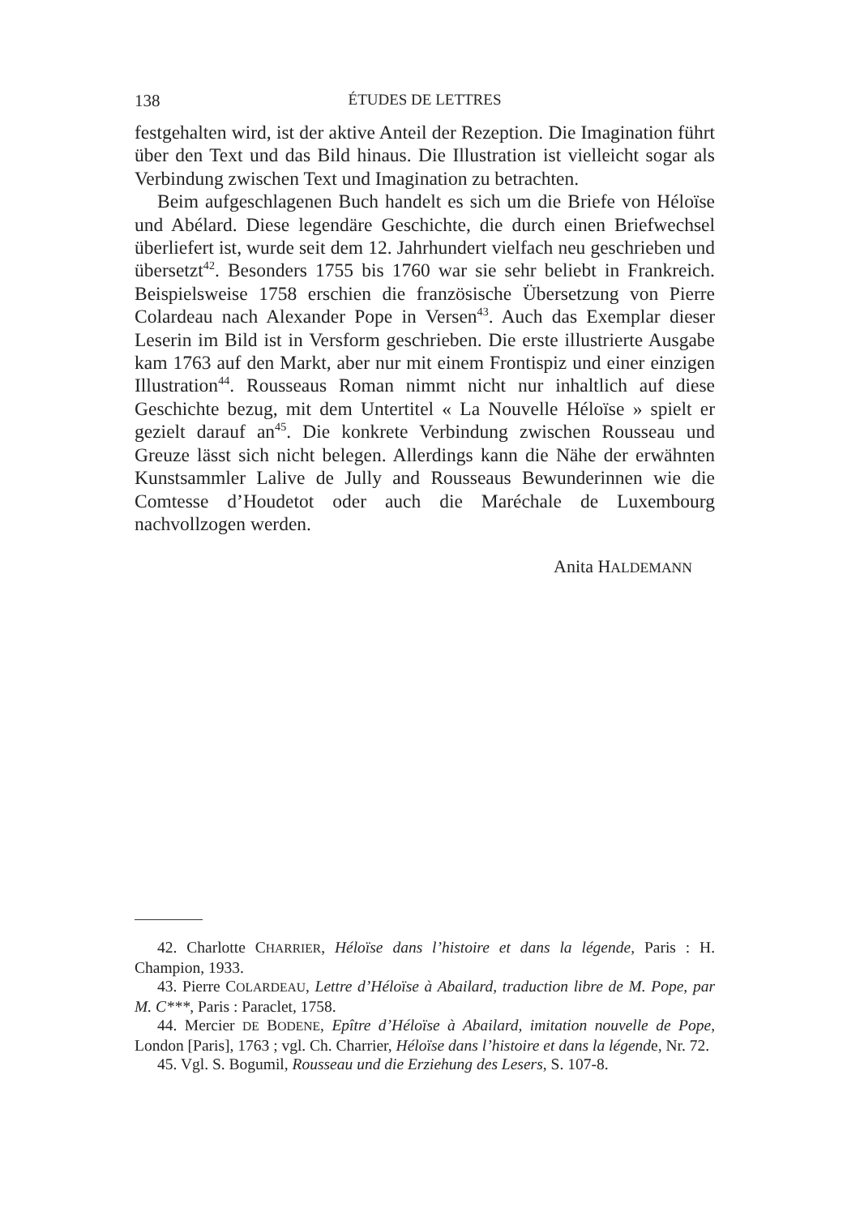138 ÉTUDES DE LETTRES
festgehalten wird, ist der aktive Anteil der Rezeption. Die Imagination führt über den Text und das Bild hinaus. Die Illustration ist vielleicht sogar als Verbindung zwischen Text und Imagination zu betrachten.
Beim aufgeschlagenen Buch handelt es sich um die Briefe von Héloïse und Abélard. Diese legendäre Geschichte, die durch einen Briefwechsel überliefert ist, wurde seit dem 12. Jahrhundert vielfach neu geschrieben und übersetzt<sup>42</sup>. Besonders 1755 bis 1760 war sie sehr beliebt in Frankreich. Beispielsweise 1758 erschien die französische Übersetzung von Pierre Colardeau nach Alexander Pope in Versen<sup>43</sup>. Auch das Exemplar dieser Leserin im Bild ist in Versform geschrieben. Die erste illustrierte Ausgabe kam 1763 auf den Markt, aber nur mit einem Frontispiz und einer einzigen Illustration<sup>44</sup>. Rousseaus Roman nimmt nicht nur inhaltlich auf diese Geschichte bezug, mit dem Untertitel « La Nouvelle Héloïse » spielt er gezielt darauf an<sup>45</sup>. Die konkrete Verbindung zwischen Rousseau und Greuze lässt sich nicht belegen. Allerdings kann die Nähe der erwähnten Kunstsammler Lalive de Jully and Rousseaus Bewunderinnen wie die Comtesse d’Houdetot oder auch die Maréchale de Luxembourg nachvollzogen werden.
Anita HALDEMANN
42. Charlotte CHARRIER, Héloïse dans l’histoire et dans la légende, Paris : H. Champion, 1933.
43. Pierre COLARDEAU, Lettre d’Héloïse à Abailard, traduction libre de M. Pope, par M. C***, Paris : Paraclet, 1758.
44. Mercier DE BODENE, Epître d’Héloïse à Abailard, imitation nouvelle de Pope, London [Paris], 1763 ; vgl. Ch. Charrier, Héloïse dans l’histoire et dans la légende, Nr. 72.
45. Vgl. S. Bogumil, Rousseau und die Erziehung des Lesers, S. 107-8.